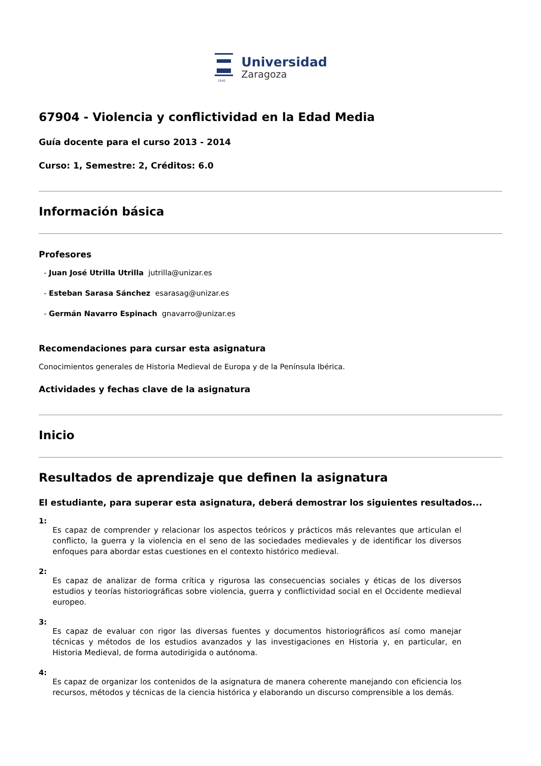1542
Universidad
Zaragoza
67904 - Violencia y conflictividad en la Edad Media
Guía docente para el curso 2013 - 2014
Curso: 1, Semestre: 2, Créditos: 6.0
Información básica
Profesores
- Juan José Utrilla Utrilla jutrilla@unizar.es
- Esteban Sarasa Sánchez esarasag@unizar.es
- Germán Navarro Espinach gnavarro@unizar.es
Recomendaciones para cursar esta asignatura
Conocimientos generales de Historia Medieval de Europa y de la Península Ibérica.
Actividades y fechas clave de la asignatura
Inicio
Resultados de aprendizaje que definen la asignatura
El estudiante, para superar esta asignatura, deberá demostrar los siguientes resultados...
1:
Es capaz de comprender y relacionar los aspectos teóricos y prácticos más relevantes que articulan el conflicto, la guerra y la violencia en el seno de las sociedades medievales y de identificar los diversos enfoques para abordar estas cuestiones en el contexto histórico medieval.
2:
Es capaz de analizar de forma crítica y rigurosa las consecuencias sociales y éticas de los diversos estudios y teorías historiográficas sobre violencia, guerra y conflictividad social en el Occidente medieval europeo.
3:
Es capaz de evaluar con rigor las diversas fuentes y documentos historiográficos así como manejar técnicas y métodos de los estudios avanzados y las investigaciones en Historia y, en particular, en Historia Medieval, de forma autodirigida o autónoma.
4:
Es capaz de organizar los contenidos de la asignatura de manera coherente manejando con eficiencia los recursos, métodos y técnicas de la ciencia histórica y elaborando un discurso comprensible a los demás.